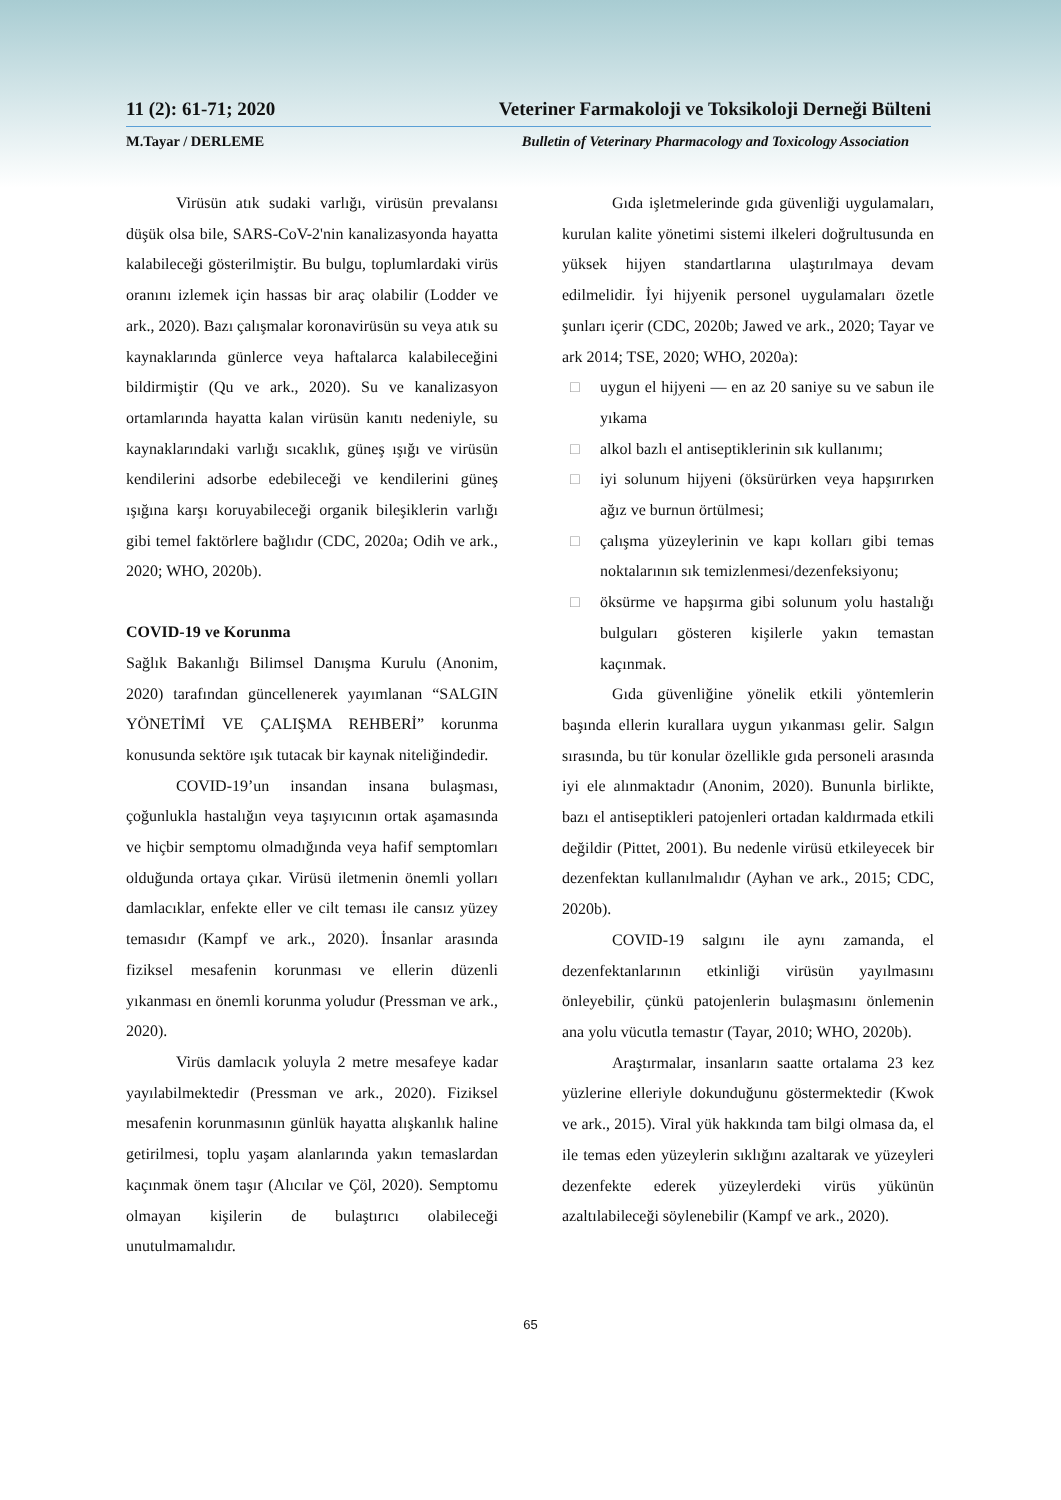11 (2): 61-71; 2020 Veteriner Farmakoloji ve Toksikoloji Derneği Bülteni
M.Tayar / DERLEME Bulletin of Veterinary Pharmacology and Toxicology Association
Virüsün atık sudaki varlığı, virüsün prevalansı düşük olsa bile, SARS-CoV-2'nin kanalizasyonda hayatta kalabileceği gösterilmiştir. Bu bulgu, toplumlardaki virüs oranını izlemek için hassas bir araç olabilir (Lodder ve ark., 2020). Bazı çalışmalar koronavirüsün su veya atık su kaynaklarında günlerce veya haftalarca kalabileceğini bildirmiştir (Qu ve ark., 2020). Su ve kanalizasyon ortamlarında hayatta kalan virüsün kanıtı nedeniyle, su kaynaklarındaki varlığı sıcaklık, güneş ışığı ve virüsün kendilerini adsorbe edebileceği ve kendilerini güneş ışığına karşı koruyabileceği organik bileşiklerin varlığı gibi temel faktörlere bağlıdır (CDC, 2020a; Odih ve ark., 2020; WHO, 2020b).
COVID-19 ve Korunma
Sağlık Bakanlığı Bilimsel Danışma Kurulu (Anonim, 2020) tarafından güncellenerek yayımlanan “SALGIN YÖNETİMİ VE ÇALIŞMA REHBERİ” korunma konusunda sektöre ışık tutacak bir kaynak niteliğindedir.
COVID-19’un insandan insana bulaşması, çoğunlukla hastalığın veya taşıyıcının ortak aşamasında ve hiçbir semptomu olmadığında veya hafif semptomları olduğunda ortaya çıkar. Virüsü iletmenin önemli yolları damlacıklar, enfekte eller ve cilt teması ile cansız yüzey temasıdır (Kampf ve ark., 2020). İnsanlar arasında fiziksel mesafenin korunması ve ellerin düzenli yıkanması en önemli korunma yoludur (Pressman ve ark., 2020).
Virüs damlacık yoluyla 2 metre mesafeye kadar yayılabilmektedir (Pressman ve ark., 2020). Fiziksel mesafenin korunmasının günlük hayatta alışkanlık haline getirilmesi, toplu yaşam alanlarında yakın temaslardan kaçınmak önem taşır (Alıcılar ve Çöl, 2020). Semptomu olmayan kişilerin de bulaştırıcı olabileceği unutulmamalıdır.
Gıda işletmelerinde gıda güvenliği uygulamaları, kurulan kalite yönetimi sistemi ilkeleri doğrultusunda en yüksek hijyen standartlarına ulaştırılmaya devam edilmelidir. İyi hijyenik personel uygulamaları özetle şunları içerir (CDC, 2020b; Jawed ve ark., 2020; Tayar ve ark 2014; TSE, 2020; WHO, 2020a):
□ uygun el hijyeni — en az 20 saniye su ve sabun ile yıkama
□ alkol bazlı el antiseptiklerinin sık kullanımı;
□ iyi solunum hijyeni (öksürürken veya hapşırırken ağız ve burnun örtülmesi;
□ çalışma yüzeylerinin ve kapı kolları gibi temas noktalarının sık temizlenmesi/dezenfeksiyonu;
□ öksürme ve hapşırma gibi solunum yolu hastalığı bulguları gösteren kişilerle yakın temastan kaçınmak.
Gıda güvenliğine yönelik etkili yöntemlerin başında ellerin kurallara uygun yıkanması gelir. Salgın sırasında, bu tür konular özellikle gıda personeli arasında iyi ele alınmaktadır (Anonim, 2020). Bununla birlikte, bazı el antiseptikleri patojenleri ortadan kaldırmada etkili değildir (Pittet, 2001). Bu nedenle virüsü etkileyecek bir dezenfektan kullanılmalıdır (Ayhan ve ark., 2015; CDC, 2020b).
COVID-19 salgını ile aynı zamanda, el dezenfektanlarının etkinliği virüsün yayılmasını önleyebilir, çünkü patojenlerin bulaşmasını önlemenin ana yolu vücutla temastır (Tayar, 2010; WHO, 2020b).
Araştırmalar, insanların saatte ortalama 23 kez yüzlerine elleriyle dokunduğunu göstermektedir (Kwok ve ark., 2015). Viral yük hakkında tam bilgi olmasa da, el ile temas eden yüzeylerin sıklığını azaltarak ve yüzeyleri dezenfekte ederek yüzeylerdeki virüs yükünün azaltılabileceği söylenebilir (Kampf ve ark., 2020).
65